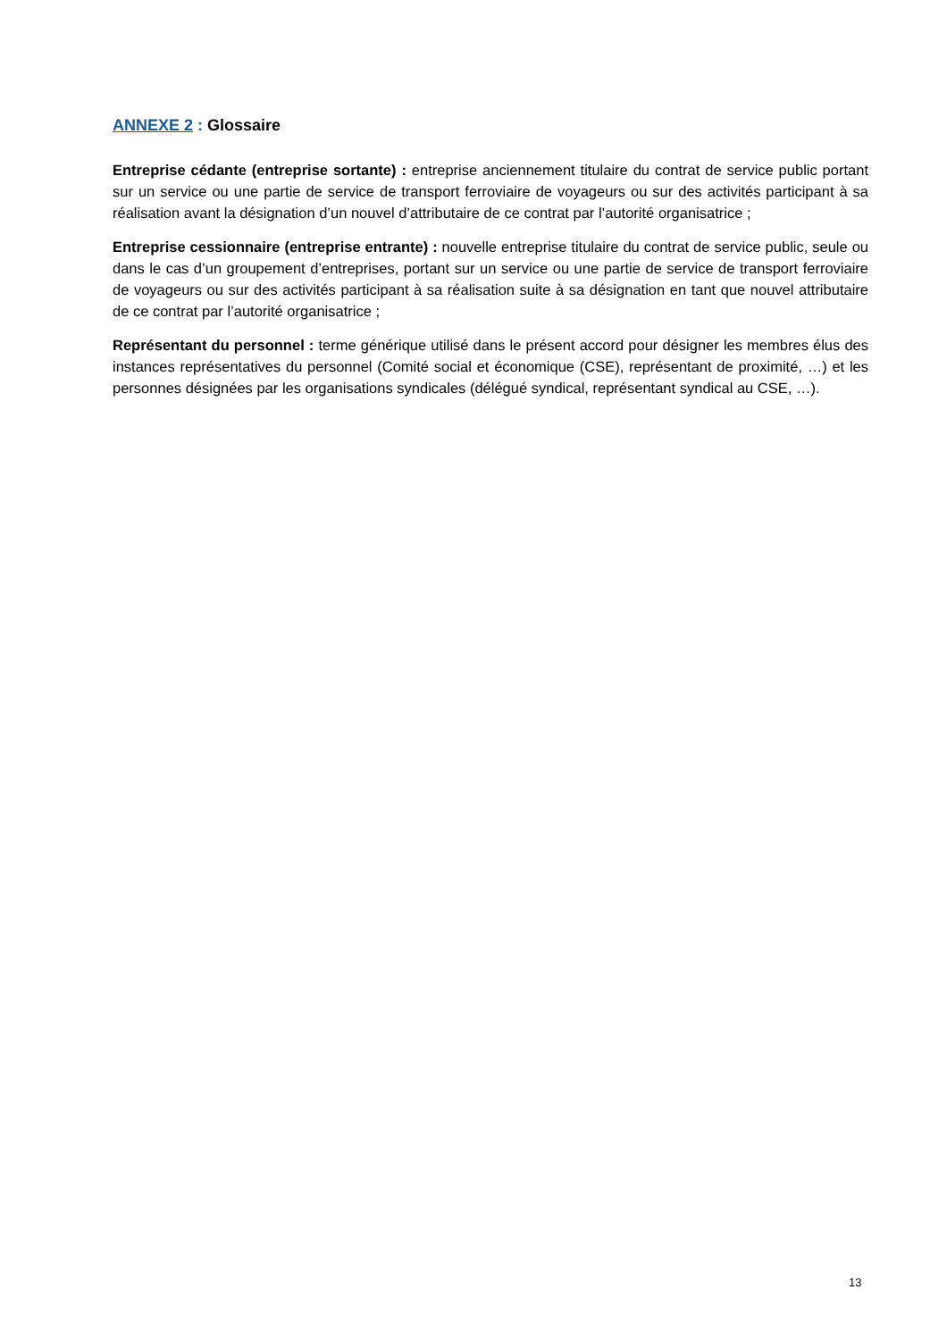ANNEXE 2 : Glossaire
Entreprise cédante (entreprise sortante) : entreprise anciennement titulaire du contrat de service public portant sur un service ou une partie de service de transport ferroviaire de voyageurs ou sur des activités participant à sa réalisation avant la désignation d’un nouvel d’attributaire de ce contrat par l’autorité organisatrice ;
Entreprise cessionnaire (entreprise entrante) : nouvelle entreprise titulaire du contrat de service public, seule ou dans le cas d’un groupement d’entreprises, portant sur un service ou une partie de service de transport ferroviaire de voyageurs ou sur des activités participant à sa réalisation suite à sa désignation en tant que nouvel attributaire de ce contrat par l’autorité organisatrice ;
Représentant du personnel : terme générique utilisé dans le présent accord pour désigner les membres élus des instances représentatives du personnel (Comité social et économique (CSE), représentant de proximité, …) et les personnes désignées par les organisations syndicales (délégué syndical, représentant syndical au CSE, …).
13